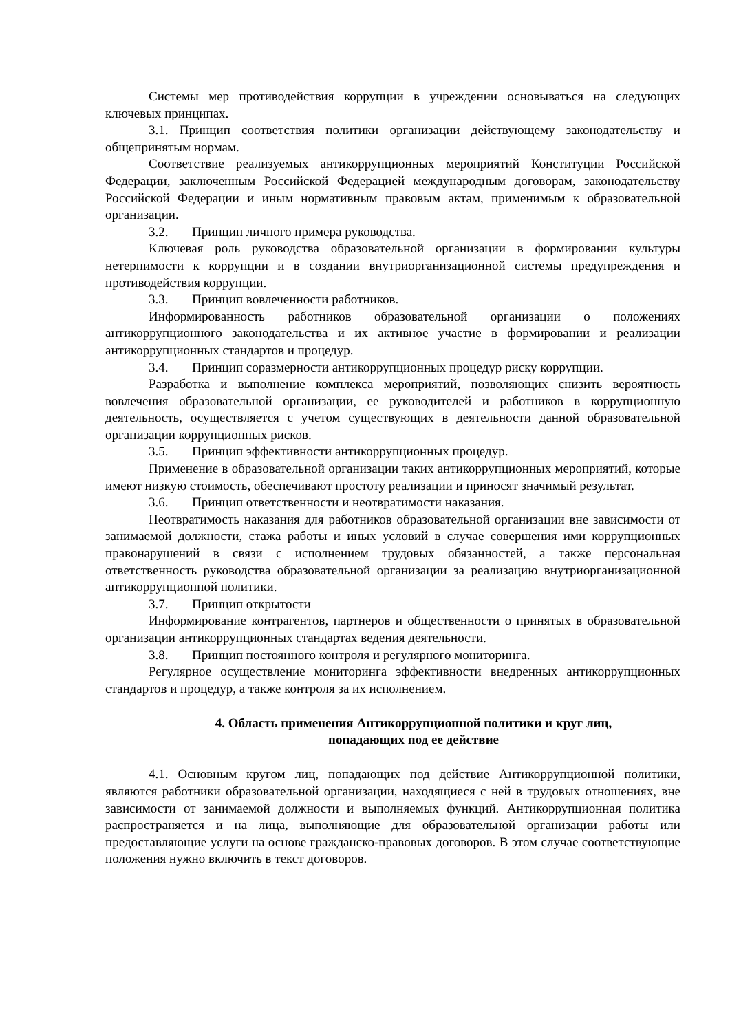Системы мер противодействия коррупции в учреждении основываться на следующих ключевых принципах.
3.1. Принцип соответствия политики организации действующему законодательству и общепринятым нормам.
Соответствие реализуемых антикоррупционных мероприятий Конституции Российской Федерации, заключенным Российской Федерацией международным договорам, законодательству Российской Федерации и иным нормативным правовым актам, применимым к образовательной организации.
3.2. Принцип личного примера руководства.
Ключевая роль руководства образовательной организации в формировании культуры нетерпимости к коррупции и в создании внутриорганизационной системы предупреждения и противодействия коррупции.
3.3. Принцип вовлеченности работников.
Информированность работников образовательной организации о положениях антикоррупционного законодательства и их активное участие в формировании и реализации антикоррупционных стандартов и процедур.
3.4. Принцип соразмерности антикоррупционных процедур риску коррупции.
Разработка и выполнение комплекса мероприятий, позволяющих снизить вероятность вовлечения образовательной организации, ее руководителей и работников в коррупционную деятельность, осуществляется с учетом существующих в деятельности данной образовательной организации коррупционных рисков.
3.5. Принцип эффективности антикоррупционных процедур.
Применение в образовательной организации таких антикоррупционных мероприятий, которые имеют низкую стоимость, обеспечивают простоту реализации и приносят значимый результат.
3.6. Принцип ответственности и неотвратимости наказания.
Неотвратимость наказания для работников образовательной организации вне зависимости от занимаемой должности, стажа работы и иных условий в случае совершения ими коррупционных правонарушений в связи с исполнением трудовых обязанностей, а также персональная ответственность руководства образовательной организации за реализацию внутриорганизационной антикоррупционной политики.
3.7. Принцип открытости
Информирование контрагентов, партнеров и общественности о принятых в образовательной организации антикоррупционных стандартах ведения деятельности.
3.8. Принцип постоянного контроля и регулярного мониторинга.
Регулярное осуществление мониторинга эффективности внедренных антикоррупционных стандартов и процедур, а также контроля за их исполнением.
4. Область применения Антикоррупционной политики и круг лиц,
попадающих под ее действие
4.1. Основным кругом лиц, попадающих под действие Антикоррупционной политики, являются работники образовательной организации, находящиеся с ней в трудовых отношениях, вне зависимости от занимаемой должности и выполняемых функций. Антикоррупционная политика распространяется и на лица, выполняющие для образовательной организации работы или предоставляющие услуги на основе гражданско-правовых договоров. В этом случае соответствующие положения нужно включить в текст договоров.